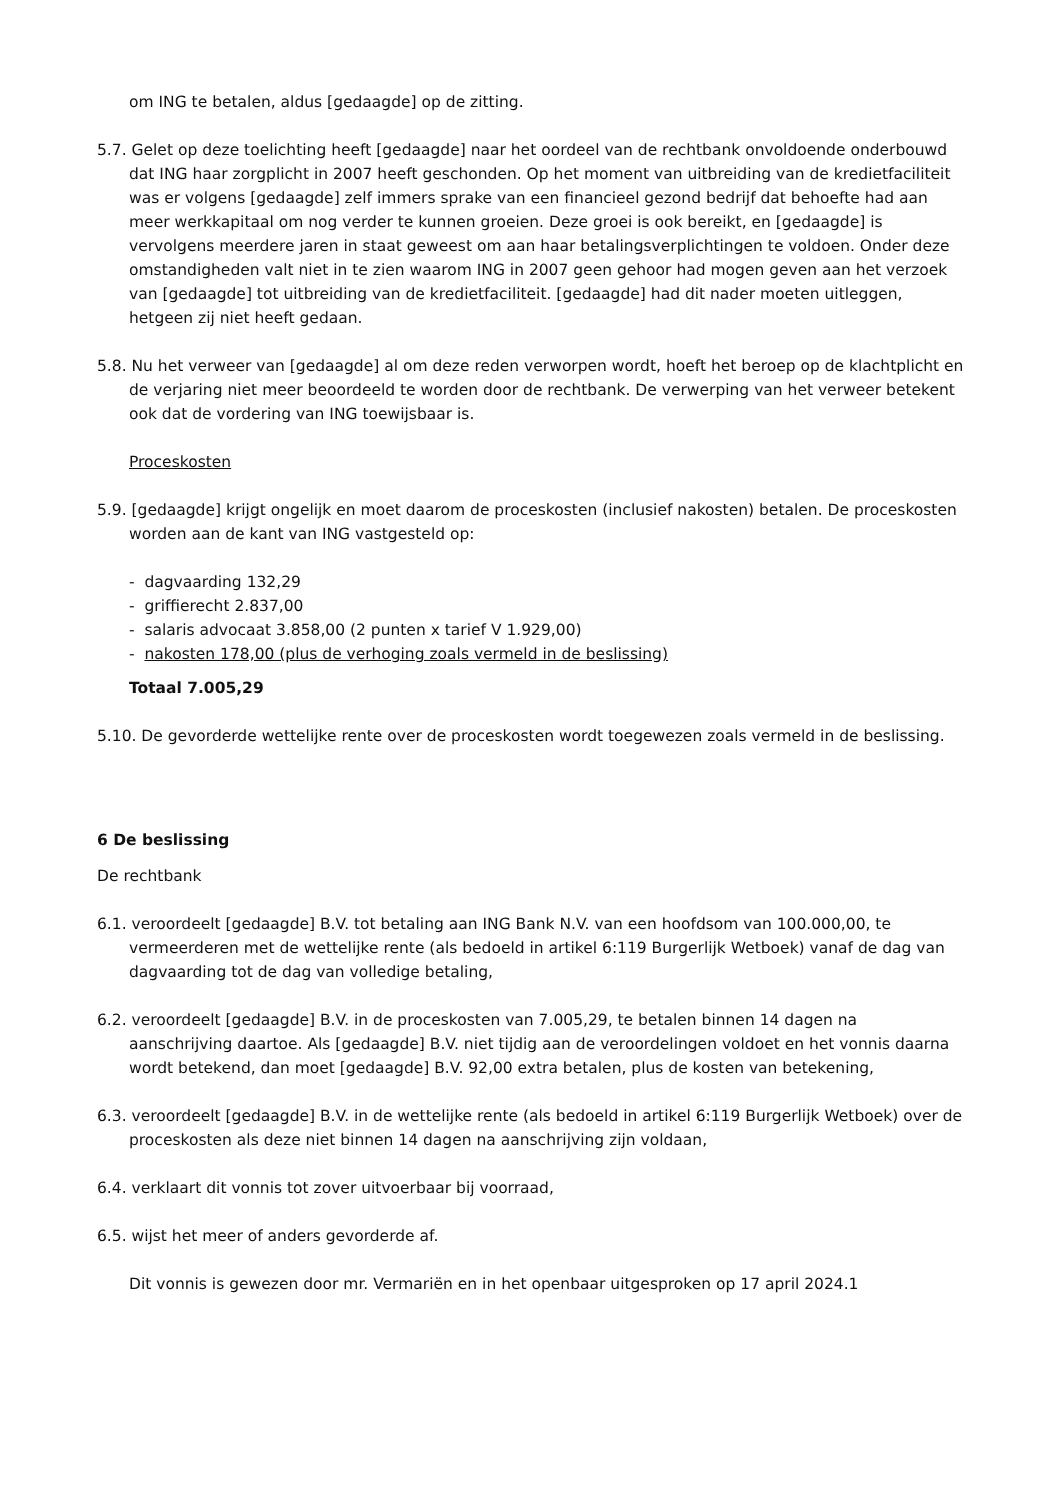om ING te betalen, aldus [gedaagde] op de zitting.
5.7. Gelet op deze toelichting heeft [gedaagde] naar het oordeel van de rechtbank onvoldoende onderbouwd dat ING haar zorgplicht in 2007 heeft geschonden. Op het moment van uitbreiding van de kredietfaciliteit was er volgens [gedaagde] zelf immers sprake van een financieel gezond bedrijf dat behoefte had aan meer werkkapitaal om nog verder te kunnen groeien. Deze groei is ook bereikt, en [gedaagde] is vervolgens meerdere jaren in staat geweest om aan haar betalingsverplichtingen te voldoen. Onder deze omstandigheden valt niet in te zien waarom ING in 2007 geen gehoor had mogen geven aan het verzoek van [gedaagde] tot uitbreiding van de kredietfaciliteit. [gedaagde] had dit nader moeten uitleggen, hetgeen zij niet heeft gedaan.
5.8. Nu het verweer van [gedaagde] al om deze reden verworpen wordt, hoeft het beroep op de klachtplicht en de verjaring niet meer beoordeeld te worden door de rechtbank. De verwerping van het verweer betekent ook dat de vordering van ING toewijsbaar is.
Proceskosten
5.9. [gedaagde] krijgt ongelijk en moet daarom de proceskosten (inclusief nakosten) betalen. De proceskosten worden aan de kant van ING vastgesteld op:
- dagvaarding 132,29
- griffierecht 2.837,00
- salaris advocaat 3.858,00 (2 punten x tarief V 1.929,00)
- nakosten 178,00 (plus de verhoging zoals vermeld in de beslissing)
Totaal 7.005,29
5.10. De gevorderde wettelijke rente over de proceskosten wordt toegewezen zoals vermeld in de beslissing.
6 De beslissing
De rechtbank
6.1. veroordeelt [gedaagde] B.V. tot betaling aan ING Bank N.V. van een hoofdsom van 100.000,00, te vermeerderen met de wettelijke rente (als bedoeld in artikel 6:119 Burgerlijk Wetboek) vanaf de dag van dagvaarding tot de dag van volledige betaling,
6.2. veroordeelt [gedaagde] B.V. in de proceskosten van 7.005,29, te betalen binnen 14 dagen na aanschrijving daartoe. Als [gedaagde] B.V. niet tijdig aan de veroordelingen voldoet en het vonnis daarna wordt betekend, dan moet [gedaagde] B.V. 92,00 extra betalen, plus de kosten van betekening,
6.3. veroordeelt [gedaagde] B.V. in de wettelijke rente (als bedoeld in artikel 6:119 Burgerlijk Wetboek) over de proceskosten als deze niet binnen 14 dagen na aanschrijving zijn voldaan,
6.4. verklaart dit vonnis tot zover uitvoerbaar bij voorraad,
6.5. wijst het meer of anders gevorderde af.
Dit vonnis is gewezen door mr. Vermariën en in het openbaar uitgesproken op 17 april 2024.1